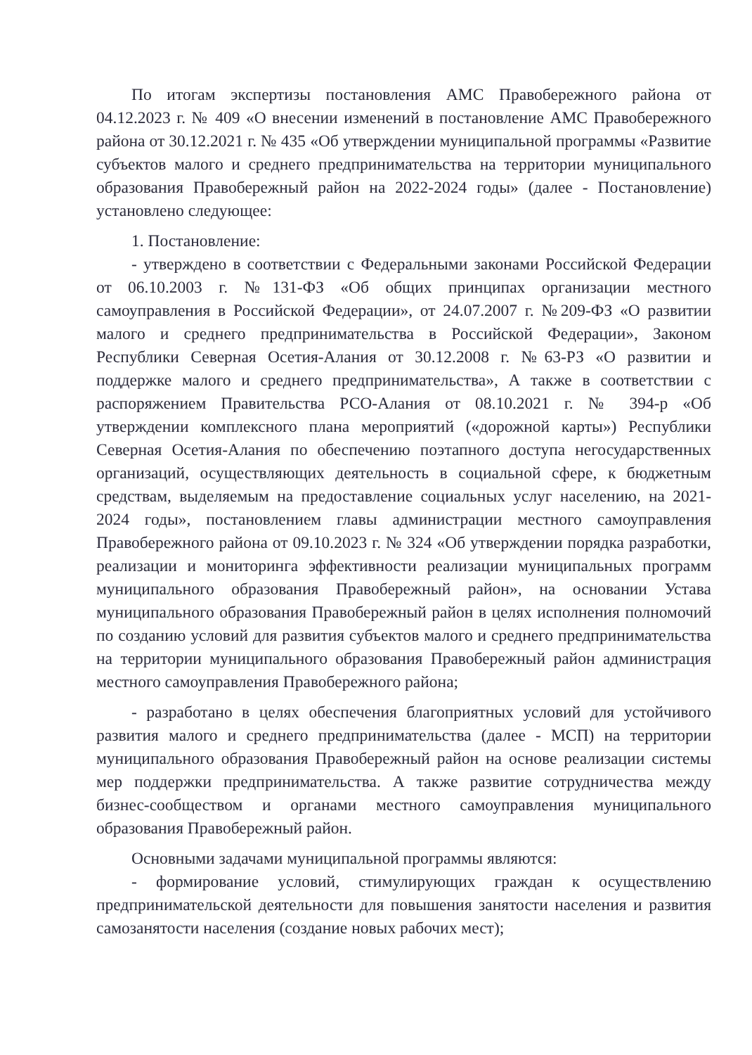По итогам экспертизы постановления АМС Правобережного района от 04.12.2023 г. № 409 «О внесении изменений в постановление АМС Правобережного района от 30.12.2021 г. № 435 «Об утверждении муниципальной программы «Развитие субъектов малого и среднего предпринимательства на территории муниципального образования Правобережный район на 2022-2024 годы» (далее - Постановление) установлено следующее:
1. Постановление:
- утверждено в соответствии с Федеральными законами Российской Федерации от 06.10.2003 г. №131-ФЗ «Об общих принципах организации местного самоуправления в Российской Федерации», от 24.07.2007 г. №209-ФЗ «О развитии малого и среднего предпринимательства в Российской Федерации», Законом Республики Северная Осетия-Алания от 30.12.2008 г. №63-РЗ «О развитии и поддержке малого и среднего предпринимательства», А также в соответствии с распоряжением Правительства РСО-Алания от 08.10.2021 г. № 394-р «Об утверждении комплексного плана мероприятий («дорожной карты») Республики Северная Осетия-Алания по обеспечению поэтапного доступа негосударственных организаций, осуществляющих деятельность в социальной сфере, к бюджетным средствам, выделяемым на предоставление социальных услуг населению, на 2021-2024 годы», постановлением главы администрации местного самоуправления Правобережного района от 09.10.2023 г. № 324 «Об утверждении порядка разработки, реализации и мониторинга эффективности реализации муниципальных программ муниципального образования Правобережный район», на основании Устава муниципального образования Правобережный район в целях исполнения полномочий по созданию условий для развития субъектов малого и среднего предпринимательства на территории муниципального образования Правобережный район администрация местного самоуправления Правобережного района;
- разработано в целях обеспечения благоприятных условий для устойчивого развития малого и среднего предпринимательства (далее - МСП) на территории муниципального образования Правобережный район на основе реализации системы мер поддержки предпринимательства. А также развитие сотрудничества между бизнес-сообществом и органами местного самоуправления муниципального образования Правобережный район.
Основными задачами муниципальной программы являются:
- формирование условий, стимулирующих граждан к осуществлению предпринимательской деятельности для повышения занятости населения и развития самозанятости населения (создание новых рабочих мест);